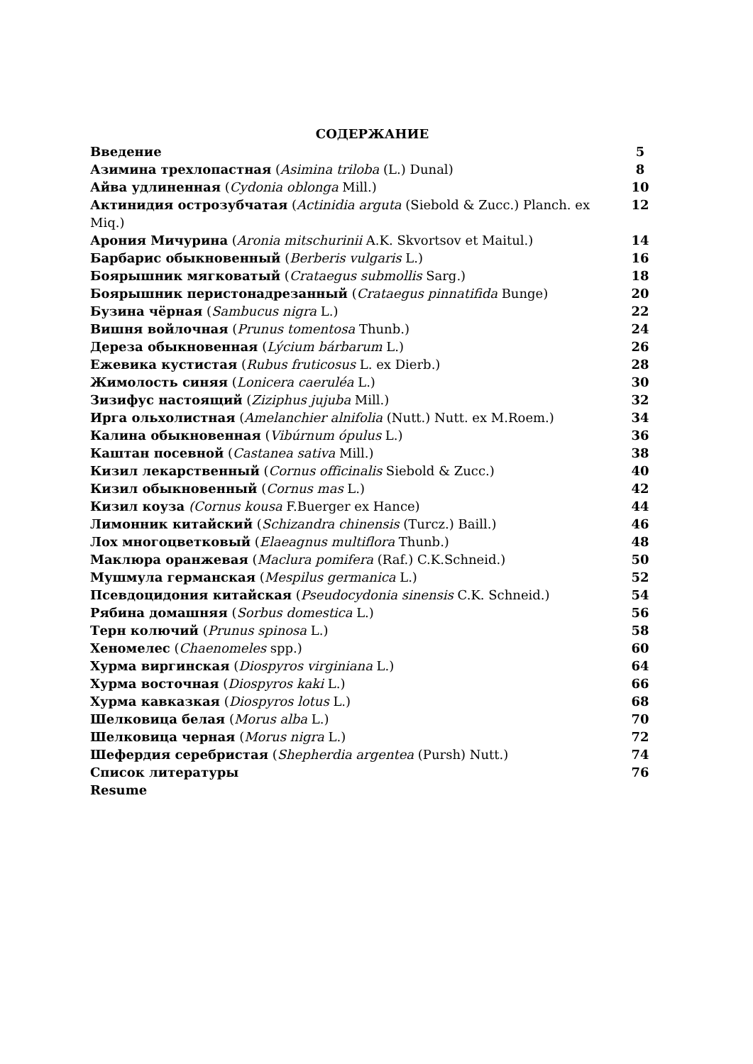СОДЕРЖАНИЕ
| Введение | 5 |
| Азимина трехлопастная ( Asimina triloba (L.) Dunal) | 8 |
| Айва удлиненная ( Cydonia oblonga Mill.) | 10 |
| Актинидия острозубчатая ( Actinidia arguta (Siebold & Zucc.) Planch. ex Miq.) | 12 |
| Арония Мичурина ( Aronia mitschurinii A.K. Skvortsov et Maitul.) | 14 |
| Барбарис обыкновенный ( Berberis vulgaris L.) | 16 |
| Боярышник мягковатый ( Crataegus submollis Sarg.) | 18 |
| Боярышник перистонадрезанный ( Crataegus pinnatifida Bunge) | 20 |
| Бузина чёрная ( Sambucus nigra L.) | 22 |
| Вишня войлочная ( Prunus tomentosa Thunb.) | 24 |
| Дереза обыкновенная ( Lýcium bárbarum L.) | 26 |
| Ежевика кустистая ( Rubus fruticosus L. ex Dierb.) | 28 |
| Жимолость синяя ( Lonicera caeruléa L.) | 30 |
| Зизифус настоящий ( Ziziphus jujuba Mill.) | 32 |
| Ирга ольхолистная ( Amelanchier alnifolia (Nutt.) Nutt. ex M.Roem.) | 34 |
| Калина обыкновенная ( Vibúrnum ópulus L.) | 36 |
| Каштан посевной ( Castanea sativa Mill.) | 38 |
| Кизил лекарственный ( Cornus officinalis Siebold & Zucc.) | 40 |
| Кизил обыкновенный ( Cornus mas L.) | 42 |
| Кизил коуза (Cornus kousa F.Buerger ex Hance) | 44 |
| Лимонник китайский ( Schizandra chinensis (Turcz.) Baill.) | 46 |
| Лох многоцветковый ( Elaeagnus multiflora Thunb.) | 48 |
| Маклюра оранжевая ( Maclura pomifera (Raf.) C.K.Schneid.) | 50 |
| Мушмула германская ( Mespilus germanica L.) | 52 |
| Псевдоцидония китайская ( Pseudocydonia sinensis C.K. Schneid.) | 54 |
| Рябина домашняя ( Sorbus domestica L.) | 56 |
| Терн колючий ( Prunus spinosa L.) | 58 |
| Хеномелес ( Chaenomeles spp.) | 60 |
| Хурма виргинская ( Diospyros virginiana L.) | 64 |
| Хурма восточная ( Diospyros kaki L.) | 66 |
| Хурма кавказкая ( Diospyros lotus L.) | 68 |
| Шелковица белая ( Morus alba L.) | 70 |
| Шелковица черная ( Morus nigra L.) | 72 |
| Шефердия серебристая ( Shepherdia argentea (Pursh) Nutt.) | 74 |
| Список литературы | 76 |
| Resume | |